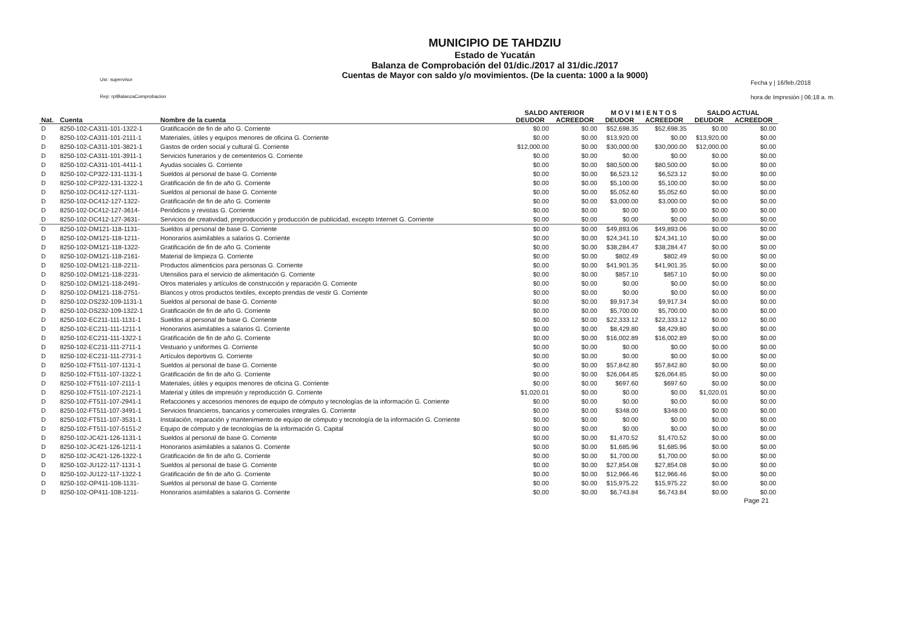Usr: supervisor
Rep: rptBalanzaComprobacion
MUNICIPIO DE TAHDZIU
Estado de Yucatán
Balanza de Comprobación del 01/dic./2017 al 31/dic./2017
Cuentas de Mayor con saldo y/o movimientos. (De la cuenta: 1000 a la 9000)
Fecha y | 16/feb./2018
hora de Impresión | 06:18 a. m.
| | | | SALDO ANTERIOR | | M O V I M I E N T O S | | SALDO ACTUAL | |
| --- | --- | --- | --- | --- | --- | --- | --- | --- |
| Nat. | Cuenta | Nombre de la cuenta | DEUDOR | ACREEDOR | DEUDOR | ACREEDOR | DEUDOR | ACREEDOR |
| D | 8250-102-CA311-101-1322-1 | Gratificación de fin de año G. Corriente | $0.00 | $0.00 | $52,698.35 | $52,698.35 | $0.00 | $0.00 |
| D | 8250-102-CA311-101-2111-1 | Materiales, útiles y equipos menores de oficina G. Corriente | $0.00 | $0.00 | $13,920.00 | $0.00 | $13,920.00 | $0.00 |
| D | 8250-102-CA311-101-3821-1 | Gastos de orden social y cultural G. Corriente | $12,000.00 | $0.00 | $30,000.00 | $30,000.00 | $12,000.00 | $0.00 |
| D | 8250-102-CA311-101-3911-1 | Servicios funerarios y de cementerios G. Corriente | $0.00 | $0.00 | $0.00 | $0.00 | $0.00 | $0.00 |
| D | 8250-102-CA311-101-4411-1 | Ayudas sociales G. Corriente | $0.00 | $0.00 | $80,500.00 | $80,500.00 | $0.00 | $0.00 |
| D | 8250-102-CP322-131-1131-1 | Sueldos al personal de base G. Corriente | $0.00 | $0.00 | $6,523.12 | $6,523.12 | $0.00 | $0.00 |
| D | 8250-102-CP322-131-1322-1 | Gratificación de fin de año G. Corriente | $0.00 | $0.00 | $5,100.00 | $5,100.00 | $0.00 | $0.00 |
| D | 8250-102-DC412-127-1131- | Sueldos al personal de base G. Corriente | $0.00 | $0.00 | $5,052.60 | $5,052.60 | $0.00 | $0.00 |
| D | 8250-102-DC412-127-1322- | Gratificación de fin de año G. Corriente | $0.00 | $0.00 | $3,000.00 | $3,000.00 | $0.00 | $0.00 |
| D | 8250-102-DC412-127-3614- | Periódicos y revistas G. Corriente | $0.00 | $0.00 | $0.00 | $0.00 | $0.00 | $0.00 |
| D | 8250-102-DC412-127-3631- | Servicios de creatividad, preproducción y producción de publicidad, excepto Internet G. Corriente | $0.00 | $0.00 | $0.00 | $0.00 | $0.00 | $0.00 |
| D | 8250-102-DM121-118-1131- | Sueldos al personal de base G. Corriente | $0.00 | $0.00 | $49,893.06 | $49,893.06 | $0.00 | $0.00 |
| D | 8250-102-DM121-118-1211- | Honorarios asimilables a salarios G. Corriente | $0.00 | $0.00 | $24,341.10 | $24,341.10 | $0.00 | $0.00 |
| D | 8250-102-DM121-118-1322- | Gratificación de fin de año G. Corriente | $0.00 | $0.00 | $38,284.47 | $38,284.47 | $0.00 | $0.00 |
| D | 8250-102-DM121-118-2161- | Material de limpieza G. Corriente | $0.00 | $0.00 | $802.49 | $802.49 | $0.00 | $0.00 |
| D | 8250-102-DM121-118-2211- | Productos alimenticios para personas G. Corriente | $0.00 | $0.00 | $41,901.35 | $41,901.35 | $0.00 | $0.00 |
| D | 8250-102-DM121-118-2231- | Utensilios para el servicio de alimentación G. Corriente | $0.00 | $0.00 | $857.10 | $857.10 | $0.00 | $0.00 |
| D | 8250-102-DM121-118-2491- | Otros materiales y artículos de construcción y reparación G. Corriente | $0.00 | $0.00 | $0.00 | $0.00 | $0.00 | $0.00 |
| D | 8250-102-DM121-118-2751- | Blancos y otros productos textiles, excepto prendas de vestir G. Corriente | $0.00 | $0.00 | $0.00 | $0.00 | $0.00 | $0.00 |
| D | 8250-102-DS232-109-1131-1 | Sueldos al personal de base G. Corriente | $0.00 | $0.00 | $9,917.34 | $9,917.34 | $0.00 | $0.00 |
| D | 8250-102-DS232-109-1322-1 | Gratificación de fin de año G. Corriente | $0.00 | $0.00 | $5,700.00 | $5,700.00 | $0.00 | $0.00 |
| D | 8250-102-EC211-111-1131-1 | Sueldos al personal de base G. Corriente | $0.00 | $0.00 | $22,333.12 | $22,333.12 | $0.00 | $0.00 |
| D | 8250-102-EC211-111-1211-1 | Honorarios asimilables a salarios G. Corriente | $0.00 | $0.00 | $8,429.80 | $8,429.80 | $0.00 | $0.00 |
| D | 8250-102-EC211-111-1322-1 | Gratificación de fin de año G. Corriente | $0.00 | $0.00 | $16,002.89 | $16,002.89 | $0.00 | $0.00 |
| D | 8250-102-EC211-111-2711-1 | Vestuario y uniformes G. Corriente | $0.00 | $0.00 | $0.00 | $0.00 | $0.00 | $0.00 |
| D | 8250-102-EC211-111-2731-1 | Artículos deportivos G. Corriente | $0.00 | $0.00 | $0.00 | $0.00 | $0.00 | $0.00 |
| D | 8250-102-FT511-107-1131-1 | Sueldos al personal de base G. Corriente | $0.00 | $0.00 | $57,842.80 | $57,842.80 | $0.00 | $0.00 |
| D | 8250-102-FT511-107-1322-1 | Gratificación de fin de año G. Corriente | $0.00 | $0.00 | $26,064.85 | $26,064.85 | $0.00 | $0.00 |
| D | 8250-102-FT511-107-2111-1 | Materiales, útiles y equipos menores de oficina G. Corriente | $0.00 | $0.00 | $697.60 | $697.60 | $0.00 | $0.00 |
| D | 8250-102-FT511-107-2121-1 | Material y útiles de impresión y reproducción G. Corriente | $1,020.01 | $0.00 | $0.00 | $0.00 | $1,020.01 | $0.00 |
| D | 8250-102-FT511-107-2941-1 | Refacciones y accesorios menores de equipo de cómputo y tecnologías de la información G. Corriente | $0.00 | $0.00 | $0.00 | $0.00 | $0.00 | $0.00 |
| D | 8250-102-FT511-107-3491-1 | Servicios financieros, bancarios y comerciales integrales G. Corriente | $0.00 | $0.00 | $348.00 | $348.00 | $0.00 | $0.00 |
| D | 8250-102-FT511-107-3531-1 | Instalación, reparación y mantenimiento de equipo de cómputo y tecnología de la información G. Corriente | $0.00 | $0.00 | $0.00 | $0.00 | $0.00 | $0.00 |
| D | 8250-102-FT511-107-5151-2 | Equipo de cómputo y de tecnologías de la información G. Capital | $0.00 | $0.00 | $0.00 | $0.00 | $0.00 | $0.00 |
| D | 8250-102-JC421-126-1131-1 | Sueldos al personal de base G. Corriente | $0.00 | $0.00 | $1,470.52 | $1,470.52 | $0.00 | $0.00 |
| D | 8250-102-JC421-126-1211-1 | Honorarios asimilables a salarios G. Corriente | $0.00 | $0.00 | $1,685.96 | $1,685.96 | $0.00 | $0.00 |
| D | 8250-102-JC421-126-1322-1 | Gratificación de fin de año G. Corriente | $0.00 | $0.00 | $1,700.00 | $1,700.00 | $0.00 | $0.00 |
| D | 8250-102-JU122-117-1131-1 | Sueldos al personal de base G. Corriente | $0.00 | $0.00 | $27,854.08 | $27,854.08 | $0.00 | $0.00 |
| D | 8250-102-JU122-117-1322-1 | Gratificación de fin de año G. Corriente | $0.00 | $0.00 | $12,966.46 | $12,966.46 | $0.00 | $0.00 |
| D | 8250-102-OP411-108-1131- | Sueldos al personal de base G. Corriente | $0.00 | $0.00 | $15,975.22 | $15,975.22 | $0.00 | $0.00 |
| D | 8250-102-OP411-108-1211- | Honorarios asimilables a salarios G. Corriente | $0.00 | $0.00 | $6,743.84 | $6,743.84 | $0.00 | $0.00 |
Page 21